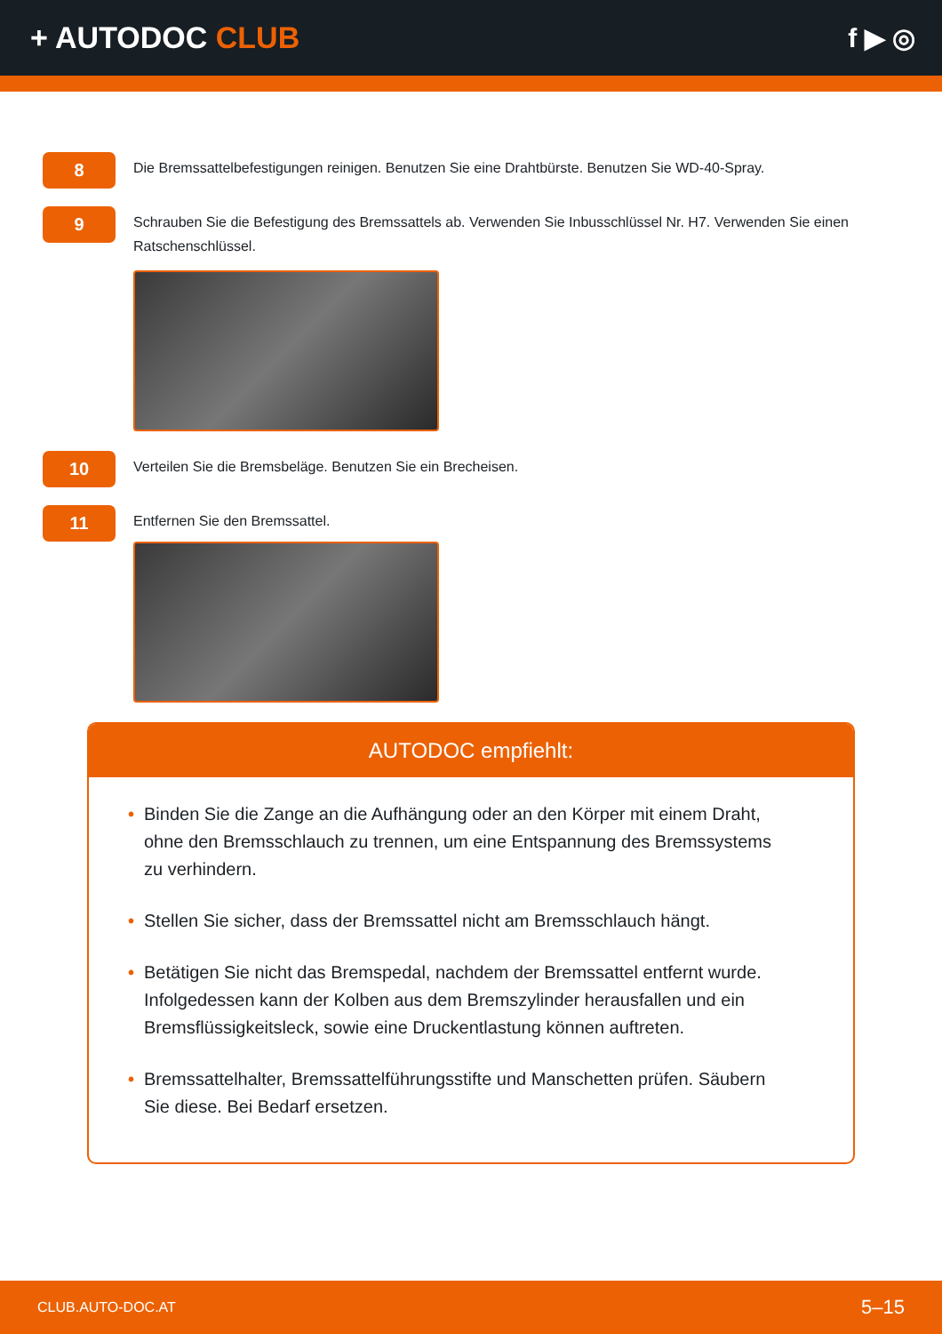+ AUTODOC CLUB f ▶ ◎
8
Die Bremssattelbefestigungen reinigen. Benutzen Sie eine Drahtbürste. Benutzen Sie WD-40-Spray.
9
Schrauben Sie die Befestigung des Bremssattels ab. Verwenden Sie Inbusschlüssel Nr. H7. Verwenden Sie einen Ratschenschlüssel.
10
Verteilen Sie die Bremsbeläge. Benutzen Sie ein Brecheisen.
11
Entfernen Sie den Bremssattel.
AUTODOC empfiehlt:
• Binden Sie die Zange an die Aufhängung oder an den Körper mit einem Draht, ohne den Bremsschlauch zu trennen, um eine Entspannung des Bremssystems zu verhindern.
• Stellen Sie sicher, dass der Bremssattel nicht am Bremsschlauch hängt.
• Betätigen Sie nicht das Bremspedal, nachdem der Bremssattel entfernt wurde. Infolgedessen kann der Kolben aus dem Bremszylinder herausfallen und ein Bremsflüssigkeitsleck, sowie eine Druckentlastung können auftreten.
• Bremssattelhalter, Bremssattelführungsstifte und Manschetten prüfen. Säubern Sie diese. Bei Bedarf ersetzen.
CLUB.AUTO-DOC.AT 5–15